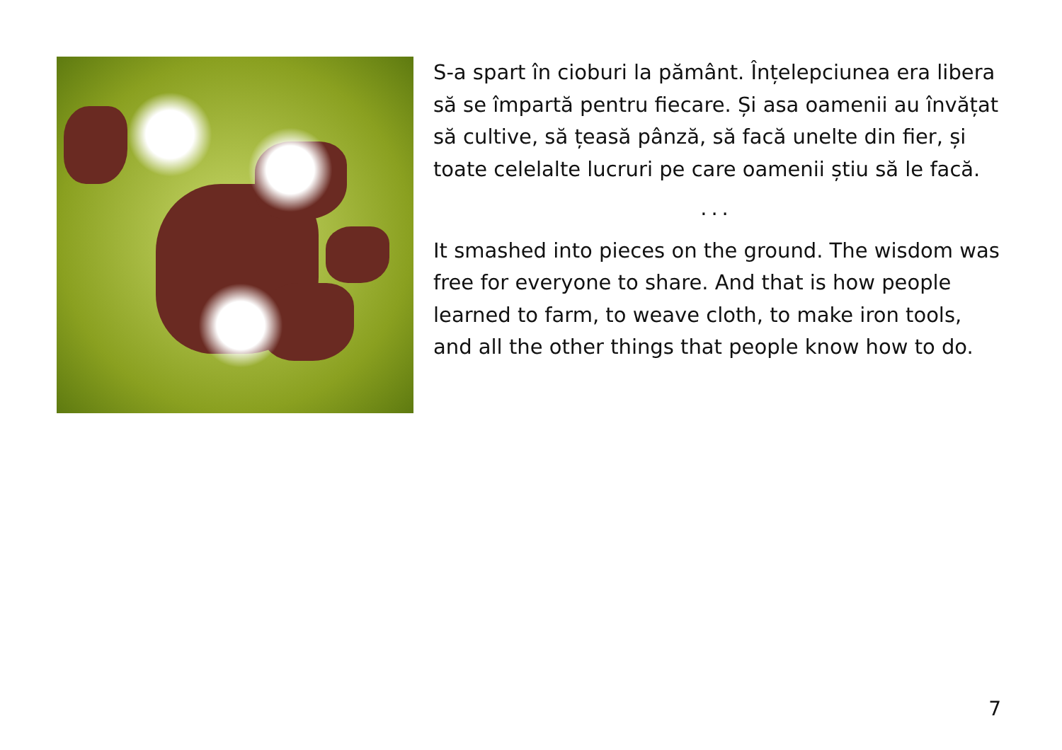S-a spart în cioburi la pământ. Înțelepciunea era libera să se împartă pentru fiecare. Și asa oamenii au învățat să cultive, să țeasă pânză, să facă unelte din fier, și toate celelalte lucruri pe care oamenii știu să le facă.
...
It smashed into pieces on the ground. The wisdom was free for everyone to share. And that is how people learned to farm, to weave cloth, to make iron tools, and all the other things that people know how to do.
7